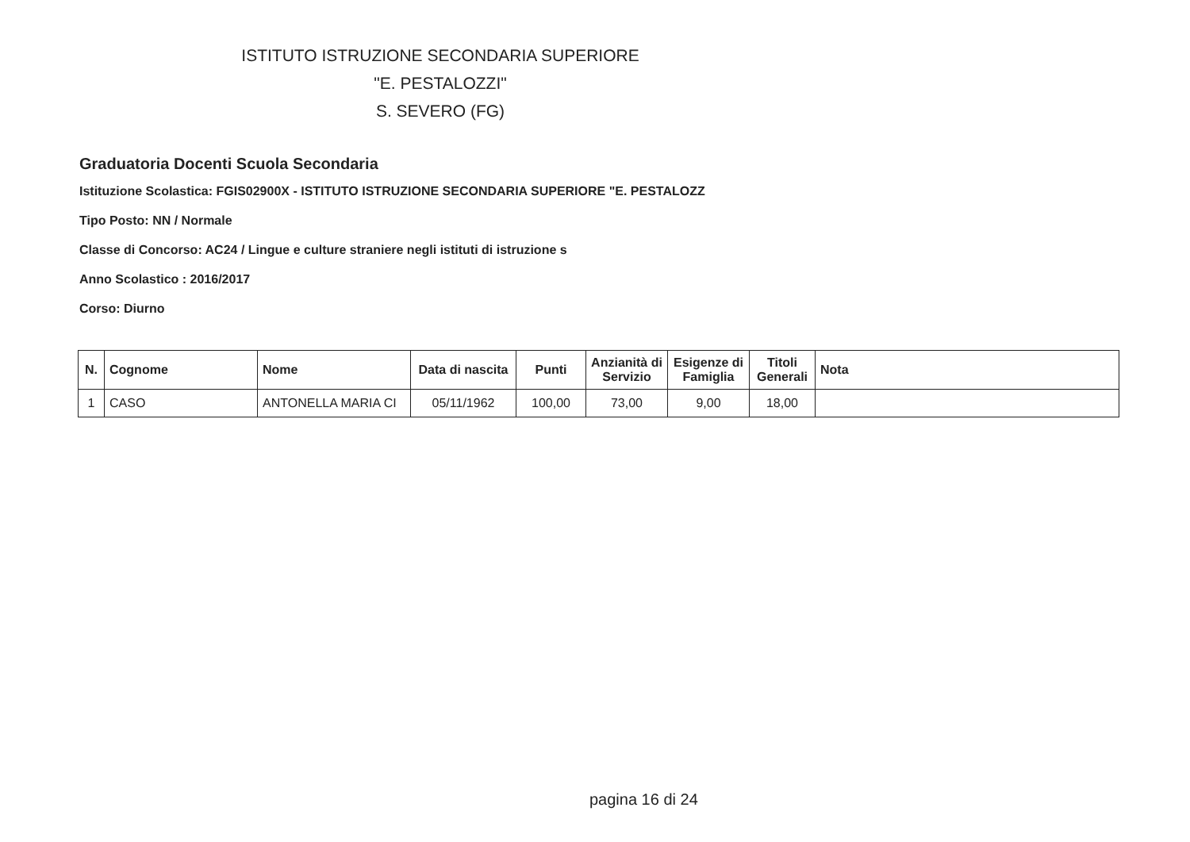ISTITUTO ISTRUZIONE SECONDARIA SUPERIORE
"E. PESTALOZZI"
S. SEVERO (FG)
Graduatoria Docenti Scuola Secondaria
Istituzione Scolastica: FGIS02900X - ISTITUTO ISTRUZIONE SECONDARIA SUPERIORE "E. PESTALOZZ
Tipo Posto: NN / Normale
Classe di Concorso: AC24 / Lingue e culture straniere negli istituti di istruzione s
Anno Scolastico : 2016/2017
Corso: Diurno
| N. | Cognome | Nome | Data di nascita | Punti | Anzianità di Servizio | Esigenze di Famiglia | Titoli Generali | Nota |
| --- | --- | --- | --- | --- | --- | --- | --- | --- |
| 1 | CASO | ANTONELLA MARIA CI | 05/11/1962 | 100,00 | 73,00 | 9,00 | 18,00 | |
pagina 16 di 24